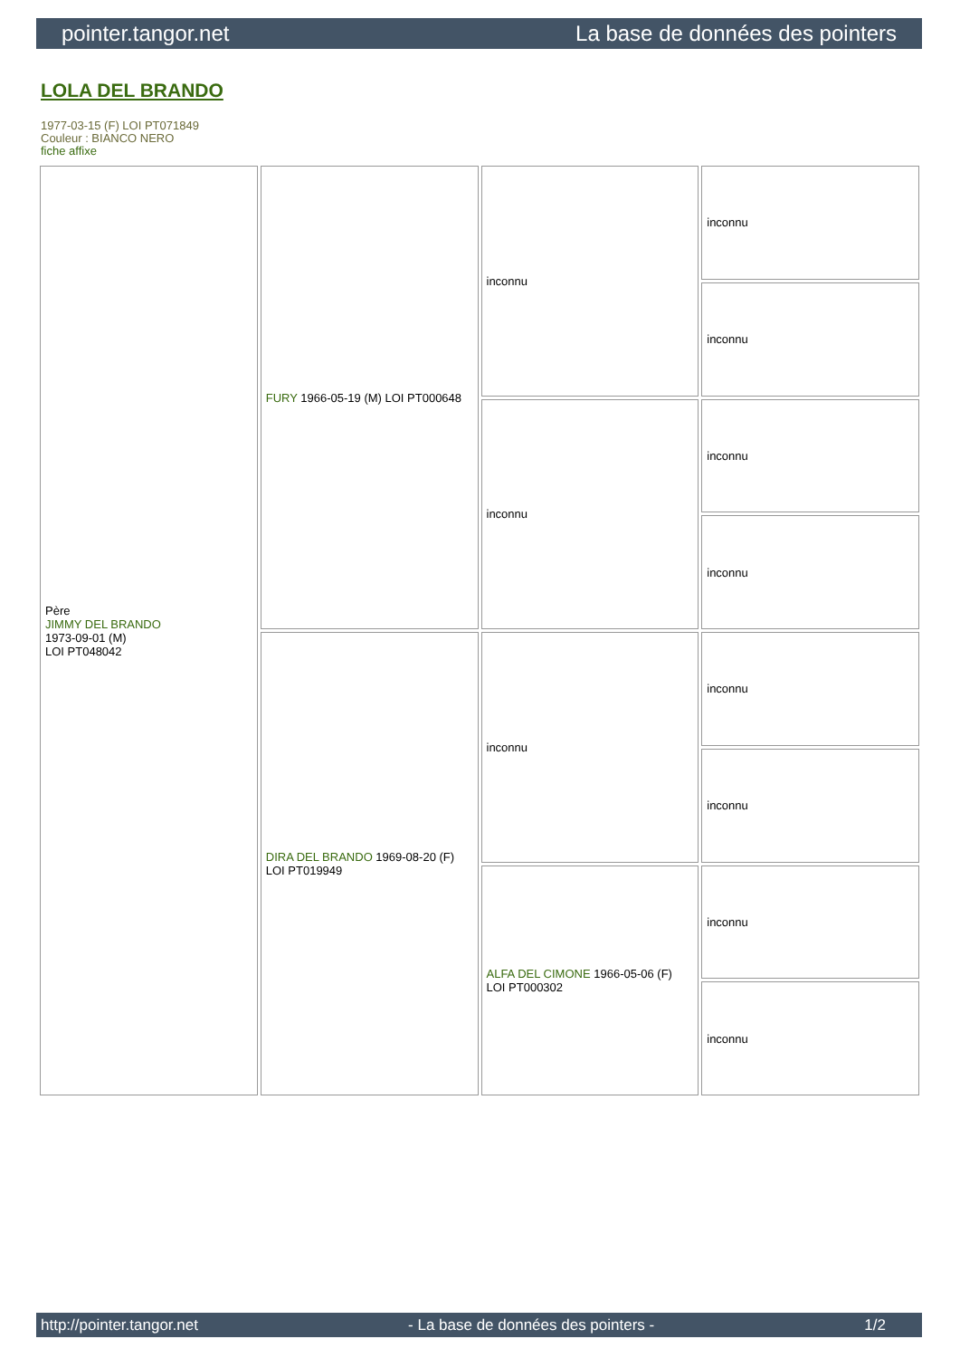pointer.tangor.net La base de données des pointers
LOLA DEL BRANDO
1977-03-15 (F) LOI PT071849
Couleur : BIANCO NERO
fiche affixe
| Père JIMMY DEL BRANDO 1973-09-01 (M) LOI PT048042 | FURY 1966-05-19 (M) LOI PT000648 | inconnu | inconnu |
| | | | inconnu |
| | | inconnu | inconnu |
| | | | inconnu |
| | DIRA DEL BRANDO 1969-08-20 (F) LOI PT019949 | inconnu | inconnu |
| | | | inconnu |
| | | ALFA DEL CIMONE 1966-05-06 (F) LOI PT000302 | inconnu |
| | | | inconnu |
http://pointer.tangor.net - La base de données des pointers - 1/2